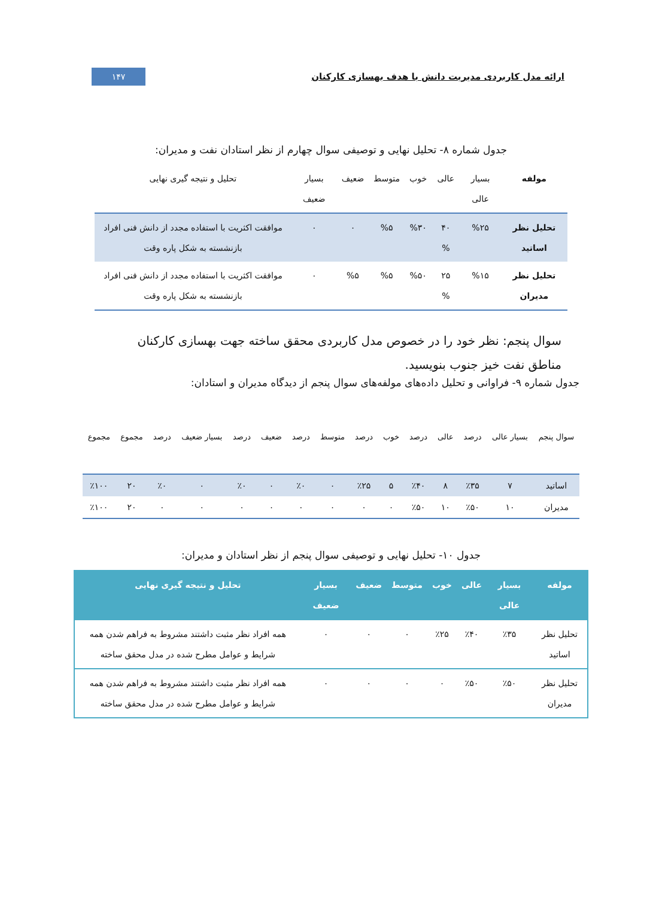ارائه مدل کاربردی مدیریت دانش با هدف بهسازی کارکنان ۱۴۷
جدول شماره ۸- تحلیل نهایی و توصیفی سوال چهارم از نظر استادان نفت و مدیران:
| مولفه | بسیار عالی | عالی | خوب | متوسط | ضعیف | بسیار ضعیف | تحلیل و نتیجه گیری نهایی |
| --- | --- | --- | --- | --- | --- | --- | --- |
| تحلیل نظر اساتید | %۲۵ | ۴۰ % | %۳۰ | %۵ | ۰ | ۰ | موافقت اکثریت با استفاده مجدد از دانش فنی افراد بازنشسته به شکل پاره وقت |
| تحلیل نظر مدیران | %۱۵ | ۲۵ % | %۵۰ | %۵ | %۵ | ۰ | موافقت اکثریت با استفاده مجدد از دانش فنی افراد بازنشسته به شکل پاره وقت |
سوال پنجم: نظر خود را در خصوص مدل کاربردی محقق ساخته جهت بهسازی کارکنان مناطق نفت خیز جنوب بنویسید.
جدول شماره ۹- فراوانی و تحلیل داده‌های مولفه‌های سوال پنجم از دیدگاه مدیران و استادان:
| سوال پنجم | بسیار عالی | درصد | عالی | درصد | خوب | درصد | متوسط | درصد | ضعیف | درصد | بسیار ضعیف | درصد | مجموع | مجموع |
| --- | --- | --- | --- | --- | --- | --- | --- | --- | --- | --- | --- | --- | --- | --- |
| اساتید | ۷ | ٪۳۵ | ۸ | ٪۴۰ | ۵ | ٪۲۵ | ۰ | ٪۰ | ۰ | ٪۰ | ۰ | ٪۰ | ۲۰ | ٪۱۰۰ |
| مدیران | ۱۰ | ٪۵۰ | ۱۰ | ٪۵۰ | ۰ | ۰ | ۰ | ۰ | ۰ | ۰ | ۰ | ۰ | ۲۰ | ٪۱۰۰ |
جدول ۱۰- تحلیل نهایی و توصیفی سوال پنجم از نظر استادان و مدیران:
| مولفه | بسیار عالی | عالی | خوب | متوسط | ضعیف | بسیار ضعیف | تحلیل و نتیجه گیری نهایی |
| --- | --- | --- | --- | --- | --- | --- | --- |
| تحلیل نظر اساتید | ٪۳۵ | ٪۴۰ | ٪۲۵ | ۰ | ۰ | ۰ | همه افراد نظر مثبت داشتند مشروط به فراهم شدن همه شرایط و عوامل مطرح شده در مدل محقق ساخته |
| تحلیل نظر مدیران | ٪۵۰ | ٪۵۰ | ۰ | ۰ | ۰ | ۰ | همه افراد نظر مثبت داشتند مشروط به فراهم شدن همه شرایط و عوامل مطرح شده در مدل محقق ساخته |